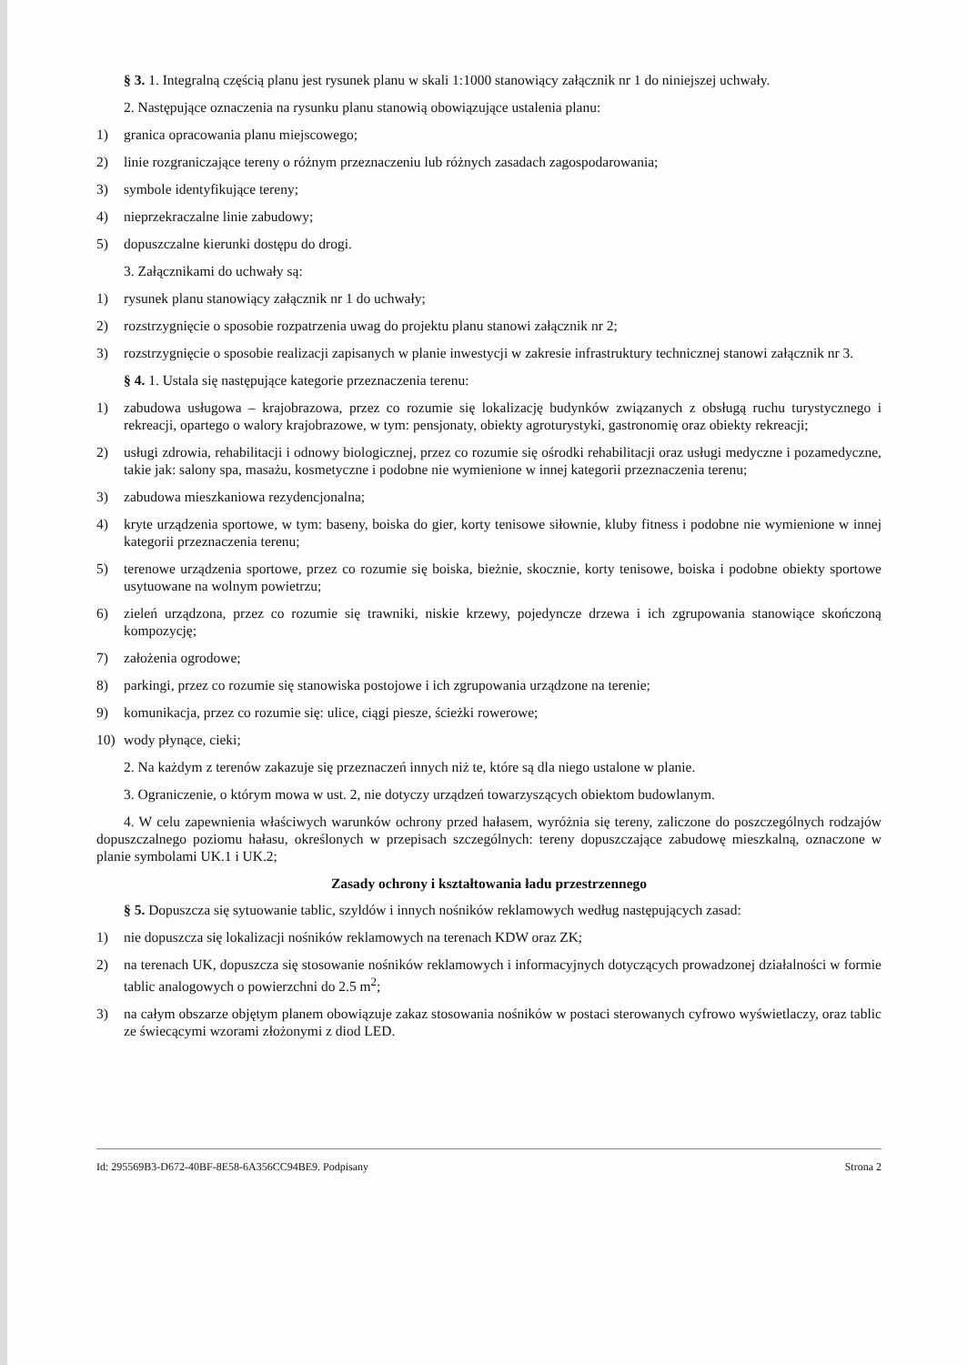§ 3. 1. Integralną częścią planu jest rysunek planu w skali 1:1000 stanowiący załącznik nr 1 do niniejszej uchwały.
2. Następujące oznaczenia na rysunku planu stanowią obowiązujące ustalenia planu:
1) granica opracowania planu miejscowego;
2) linie rozgraniczające tereny o różnym przeznaczeniu lub różnych zasadach zagospodarowania;
3) symbole identyfikujące tereny;
4) nieprzekraczalne linie zabudowy;
5) dopuszczalne kierunki dostępu do drogi.
3. Załącznikami do uchwały są:
1) rysunek planu stanowiący załącznik nr 1 do uchwały;
2) rozstrzygnięcie o sposobie rozpatrzenia uwag do projektu planu stanowi załącznik nr 2;
3) rozstrzygnięcie o sposobie realizacji zapisanych w planie inwestycji w zakresie infrastruktury technicznej stanowi załącznik nr 3.
§ 4. 1. Ustala się następujące kategorie przeznaczenia terenu:
1) zabudowa usługowa – krajobrazowa, przez co rozumie się lokalizację budynków związanych z obsługą ruchu turystycznego i rekreacji, opartego o walory krajobrazowe, w tym: pensjonaty, obiekty agroturystyki, gastronomię oraz obiekty rekreacji;
2) usługi zdrowia, rehabilitacji i odnowy biologicznej, przez co rozumie się ośrodki rehabilitacji oraz usługi medyczne i pozamedyczne, takie jak: salony spa, masażu, kosmetyczne i podobne nie wymienione w innej kategorii przeznaczenia terenu;
3) zabudowa mieszkaniowa rezydencjonalna;
4) kryte urządzenia sportowe, w tym: baseny, boiska do gier, korty tenisowe siłownie, kluby fitness i podobne nie wymienione w innej kategorii przeznaczenia terenu;
5) terenowe urządzenia sportowe, przez co rozumie się boiska, bieżnie, skocznie, korty tenisowe, boiska i podobne obiekty sportowe usytuowane na wolnym powietrzu;
6) zieleń urządzona, przez co rozumie się trawniki, niskie krzewy, pojedyncze drzewa i ich zgrupowania stanowiące skończoną kompozycję;
7) założenia ogrodowe;
8) parkingi, przez co rozumie się stanowiska postojowe i ich zgrupowania urządzone na terenie;
9) komunikacja, przez co rozumie się: ulice, ciągi piesze, ścieżki rowerowe;
10) wody płynące, cieki;
2. Na każdym z terenów zakazuje się przeznaczeń innych niż te, które są dla niego ustalone w planie.
3. Ograniczenie, o którym mowa w ust. 2, nie dotyczy urządzeń towarzyszących obiektom budowlanym.
4. W celu zapewnienia właściwych warunków ochrony przed hałasem, wyróżnia się tereny, zaliczone do poszczególnych rodzajów dopuszczalnego poziomu hałasu, określonych w przepisach szczególnych: tereny dopuszczające zabudowę mieszkalną, oznaczone w planie symbolami UK.1 i UK.2;
Zasady ochrony i kształtowania ładu przestrzennego
§ 5. Dopuszcza się sytuowanie tablic, szyldów i innych nośników reklamowych według następujących zasad:
1) nie dopuszcza się lokalizacji nośników reklamowych na terenach KDW oraz ZK;
2) na terenach UK, dopuszcza się stosowanie nośników reklamowych i informacyjnych dotyczących prowadzonej działalności w formie tablic analogowych o powierzchni do 2.5 m<sup>2</sup>;
3) na całym obszarze objętym planem obowiązuje zakaz stosowania nośników w postaci sterowanych cyfrowo wyświetlaczy, oraz tablic ze świecącymi wzorami złożonymi z diod LED.
Id: 295569B3-D672-40BF-8E58-6A356CC94BE9. Podpisany Strona 2